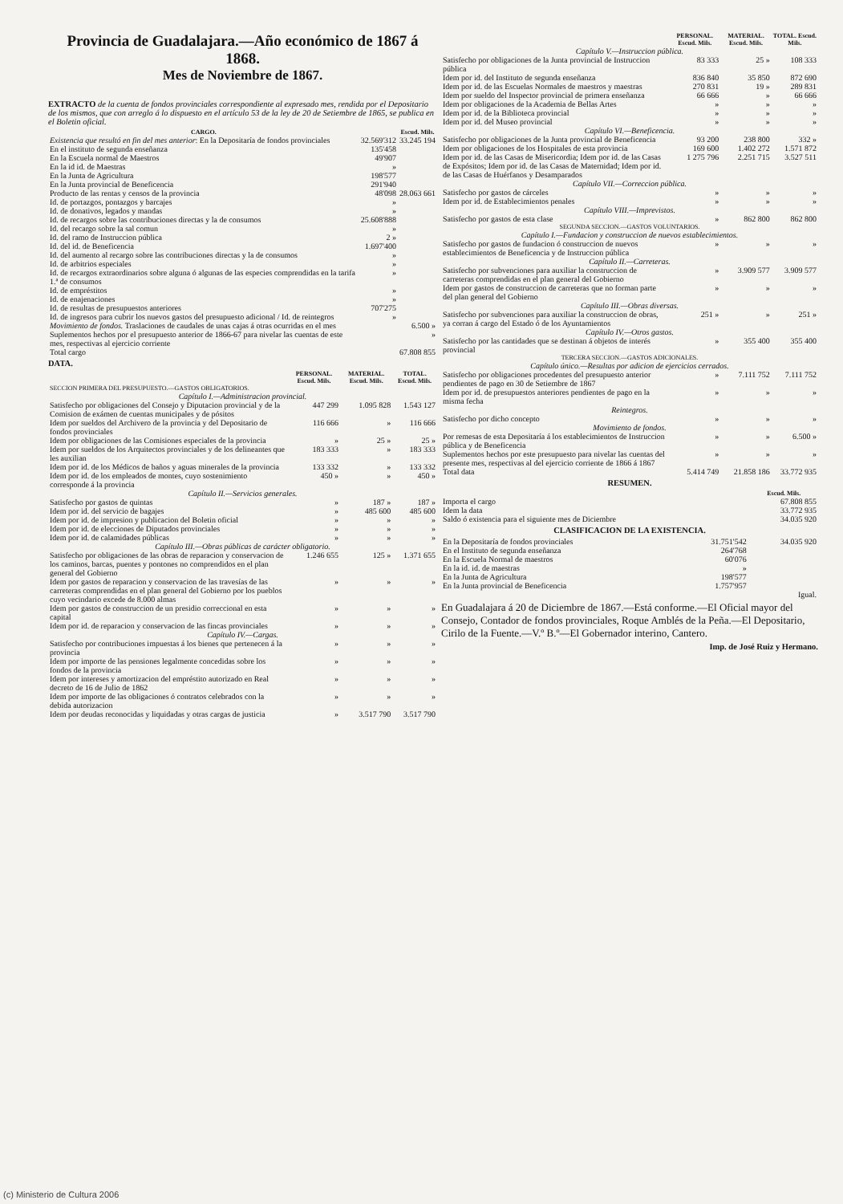Provincia de Guadalajara.—Año económico de 1867 á 1868.
Mes de Noviembre de 1867.
EXTRACTO de la cuenta de fondos provinciales correspondiente al expresado mes, rendida por el Depositario de los mismos, que con arreglo á lo dispuesto en el artículo 53 de la ley de 20 de Setiembre de 1865, se publica en el Boletin oficial.
| CARGO. | | Escud. Mils. |
| --- | --- | --- |
| Existencia que resultó en fin del mes anterior : En la Depositaría de fondos provinciales | 32.569'312 | 33.245 194 |
| En el instituto de segunda enseñanza | 135'458 | |
| En la Escuela normal de Maestros | 49'907 | |
| En la id id. de Maestras | » | |
| En la Junta de Agricultura | 198'577 | |
| En la Junta provincial de Beneficencia | 291'940 | |
| Producto de las rentas y censos de la provincia | 48'098 | 28.063 661 |
| Id. de portazgos, pontazgos y barcajes | » | |
| Id. de donativos, legados y mandas | » | |
| Id. de recargos sobre las contribuciones directas y la de consumos | 25.608'888 | |
| Id. del recargo sobre la sal comun | » | |
| Id. del ramo de Instruccion pública | 2 » | |
| Id. del id. de Beneficencia | 1.697'400 | |
| Id. del aumento al recargo sobre las contribuciones directas y la de consumos | » | |
| Id. de arbitrios especiales | » | |
| Id. de recargos extraordinarios sobre alguna ó algunas de las especies comprendidas en la tarifa 1.ª de consumos | » | |
| Id. de empréstitos | » | |
| Id. de enajenaciones | » | |
| Id. de resultas de presupuestos anteriores | 707'275 | |
| Id. de ingresos para cubrir los nuevos gastos del presupuesto adicional / Id. de reintegros | » | |
| Movimiento de fondos. Traslaciones de caudales de unas cajas á otras ocurridas en el mes | | 6.500 » |
| Suplementos hechos por el presupuesto anterior de 1866-67 para nivelar las cuentas de este mes, respectivas al ejercicio corriente | | » |
| Total cargo | | 67.808 855 |
DATA.
| | PERSONAL. Escud. Mils. | MATERIAL. Escud. Mils. | TOTAL. Escud. Mils. |
| --- | --- | --- | --- |
| SECCION PRIMERA DEL PRESUPUESTO.—GASTOS OBLIGATORIOS. | | | |
| Capítulo I.—Administracion provincial. | | | |
| Satisfecho por obligaciones del Consejo y Diputacion provincial y de la Comision de exámen de cuentas municipales y de pósitos | 447 299 | 1.095 828 | 1.543 127 |
| Idem por sueldos del Archivero de la provincia y del Depositario de fondos provinciales | 116 666 | » | 116 666 |
| Idem por obligaciones de las Comisiones especiales de la provincia | » | 25 » | 25 » |
| Idem por sueldos de los Arquitectos provinciales y de los delineantes que les auxilian | 183 333 | » | 183 333 |
| Idem por id. de los Médicos de baños y aguas minerales de la provincia | 133 332 | » | 133 332 |
| Idem por id. de los empleados de montes, cuyo sostenimiento corresponde á la provincia | 450 » | » | 450 » |
| Capítulo II.—Servicios generales. | | | |
| Satisfecho por gastos de quintas | » | 187 » | 187 » |
| Idem por id. del servicio de bagajes | » | 485 600 | 485 600 |
| Idem por id. de impresion y publicacion del Boletin oficial | » | » | » |
| Idem por id. de elecciones de Diputados provinciales | » | » | » |
| Idem por id. de calamidades públicas | » | » | » |
| Capítulo III.—Obras públicas de carácter obligatorio. | | | |
| Satisfecho por obligaciones de las obras de reparacion y conservacion de los caminos, barcas, puentes y pontones no comprendidos en el plan general del Gobierno | 1.246 655 | 125 » | 1.371 655 |
| Idem por gastos de reparacion y conservacion de las travesías de las carreteras comprendidas en el plan general del Gobierno por los pueblos cuyo vecindario excede de 8.000 almas | » | » | » |
| Idem por gastos de construccion de un presidio correccional en esta capital | » | » | » |
| Idem por id. de reparacion y conservacion de las fincas provinciales | » | » | » |
| Capítulo IV.—Cargas. | | | |
| Satisfecho por contribuciones impuestas á los bienes que pertenecen á la provincia | » | » | » |
| Idem por importe de las pensiones legalmente concedidas sobre los fondos de la provincia | » | » | » |
| Idem por intereses y amortizacion del empréstito autorizado en Real decreto de 16 de Julio de 1862 | » | » | » |
| Idem por importe de las obligaciones ó contratos celebrados con la debida autorizacion | » | » | » |
| Idem por deudas reconocidas y liquidadas y otras cargas de justicia | » | 3.517 790 | 3.517 790 |
| | PERSONAL. Escud. Mils. | MATERIAL. Escud. Mils. | TOTAL. Escud. Mils. |
| --- | --- | --- | --- |
| Capítulo V.—Instruccion pública. | | | |
| Satisfecho por obligaciones de la Junta provincial de Instruccion pública | 83 333 | 25 » | 108 333 |
| Idem por id. del Instituto de segunda enseñanza | 836 840 | 35 850 | 872 690 |
| Idem por id. de las Escuelas Normales de maestros y maestras | 270 831 | 19 » | 289 831 |
| Idem por sueldo del Inspector provincial de primera enseñanza | 66 666 | » | 66 666 |
| Idem por obligaciones de la Academia de Bellas Artes | » | » | » |
| Idem por id. de la Biblioteca provincial | » | » | » |
| Idem por id. del Museo provincial | » | » | » |
| Capítulo VI.—Beneficencia. | | | |
| Satisfecho por obligaciones de la Junta provincial de Beneficencia | 93 200 | 238 800 | 332 » |
| Idem por obligaciones de los Hospitales de esta provincia | 169 600 | 1.402 272 | 1.571 872 |
| Idem por id. de las Casas de Misericordia; Idem por id. de las Casas de Expósitos; Idem por id. de las Casas de Maternidad; Idem por id. de las Casas de Huérfanos y Desamparados | 1 275 796 | 2.251 715 | 3.527 511 |
| Capítulo VII.—Correccion pública. | | | |
| Satisfecho por gastos de cárceles | » | » | » |
| Idem por id. de Establecimientos penales | » | » | » |
| Capítulo VIII.—Imprevistos. | | | |
| Satisfecho por gastos de esta clase | » | 862 800 | 862 800 |
| SEGUNDA SECCION.—GASTOS VOLUNTARIOS. | | | |
| Capítulo I.—Fundacion y construccion de nuevos establecimientos. | | | |
| Satisfecho por gastos de fundacion ó construccion de nuevos establecimientos de Beneficencia y de Instruccion pública | » | » | » |
| Capítulo II.—Carreteras. | | | |
| Satisfecho por subvenciones para auxiliar la construccion de carreteras comprendidas en el plan general del Gobierno | » | 3.909 577 | 3.909 577 |
| Idem por gastos de construccion de carreteras que no forman parte del plan general del Gobierno | » | » | » |
| Capítulo III.—Obras diversas. | | | |
| Satisfecho por subvenciones para auxiliar la construccion de obras, ya corran á cargo del Estado ó de los Ayuntamientos | 251 » | » | 251 » |
| Capítulo IV.—Otros gastos. | | | |
| Satisfecho por las cantidades que se destinan á objetos de interés provincial | » | 355 400 | 355 400 |
| TERCERA SECCION.—GASTOS ADICIONALES. | | | |
| Capítulo único.—Resultas por adicion de ejercicios cerrados. | | | |
| Satisfecho por obligaciones procedentes del presupuesto anterior pendientes de pago en 30 de Setiembre de 1867 | » | 7.111 752 | 7.111 752 |
| Idem por id. de presupuestos anteriores pendientes de pago en la misma fecha | » | » | » |
| Reintegros. | | | |
| Satisfecho por dicho concepto | » | » | » |
| Movimiento de fondos. | | | |
| Por remesas de esta Depositaría á los establecimientos de Instruccion pública y de Beneficencia | » | » | 6.500 » |
| Suplementos hechos por este presupuesto para nivelar las cuentas del presente mes, respectivas al del ejercicio corriente de 1866 á 1867 | » | » | » |
| Total data | 5.414 749 | 21.858 186 | 33.772 935 |
RESUMEN.
| | Escud. Mils. |
| --- | --- |
| Importa el cargo | 67.808 855 |
| Idem la data | 33.772 935 |
| Saldo ó existencia para el siguiente mes de Diciembre | 34.035 920 |
CLASIFICACION DE LA EXISTENCIA.
| En la Depositaría de fondos provinciales | 31.751'542 | 34.035 920 |
| En el Instituto de segunda enseñanza | 264'768 | |
| En la Escuela Normal de maestros | 60'076 | |
| En la id. id. de maestras | » | |
| En la Junta de Agricultura | 198'577 | |
| En la Junta provincial de Beneficencia | 1.757'957 | |
| | | Igual. |
En Guadalajara á 20 de Diciembre de 1867.—Está conforme.—El Oficial mayor del Consejo, Contador de fondos provinciales, Roque Amblés de la Peña.—El Depositario, Cirilo de la Fuente.—V.º B.º—El Gobernador interino, Cantero.
Imp. de José Ruiz y Hermano.
(c) Ministerio de Cultura 2006